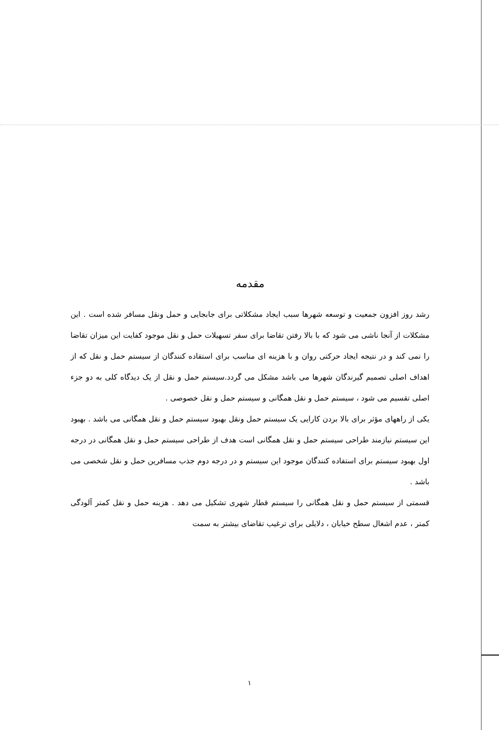مقدمه
رشد روز افزون جمعیت و توسعه شهرها سبب ایجاد مشکلاتی برای جابجایی و حمل ونقل مسافر شده است . این مشکلات از آنجا ناشی می شود که با بالا رفتن تقاضا برای سفر تسهیلات حمل و نقل موجود کفایت این میزان تقاضا را نمی کند و در نتیجه ایجاد حرکتی روان و با هزینه ای مناسب برای استفاده کنندگان از سیستم حمل و نقل که از اهداف اصلی تصمیم گیرندگان شهرها می باشد مشکل می گردد.سیستم حمل و نقل از یک دیدگاه کلی به دو جزء اصلی تقسیم می شود ، سیستم حمل و نقل همگانی و سیستم حمل و نقل خصوصی .
یکی از راههای مؤثر برای بالا بردن کارایی یک سیستم حمل ونقل بهبود سیستم حمل و نقل همگانی می باشد . بهبود این سیستم نیازمند طراحی سیستم حمل و نقل همگانی است هدف از طراحی سیستم حمل و نقل همگانی در درجه اول بهبود سیستم برای استفاده کنندگان موجود این سیستم و در درجه دوم جذب مسافرین حمل و نقل شخصی می باشد .
قسمتی از سیستم حمل و نقل همگانی را سیستم قطار شهری تشکیل می دهد . هزینه حمل و نقل کمتر آلودگی کمتر ، عدم اشغال سطح خیابان ، دلایلی برای ترغیب تقاضای بیشتر به سمت
١